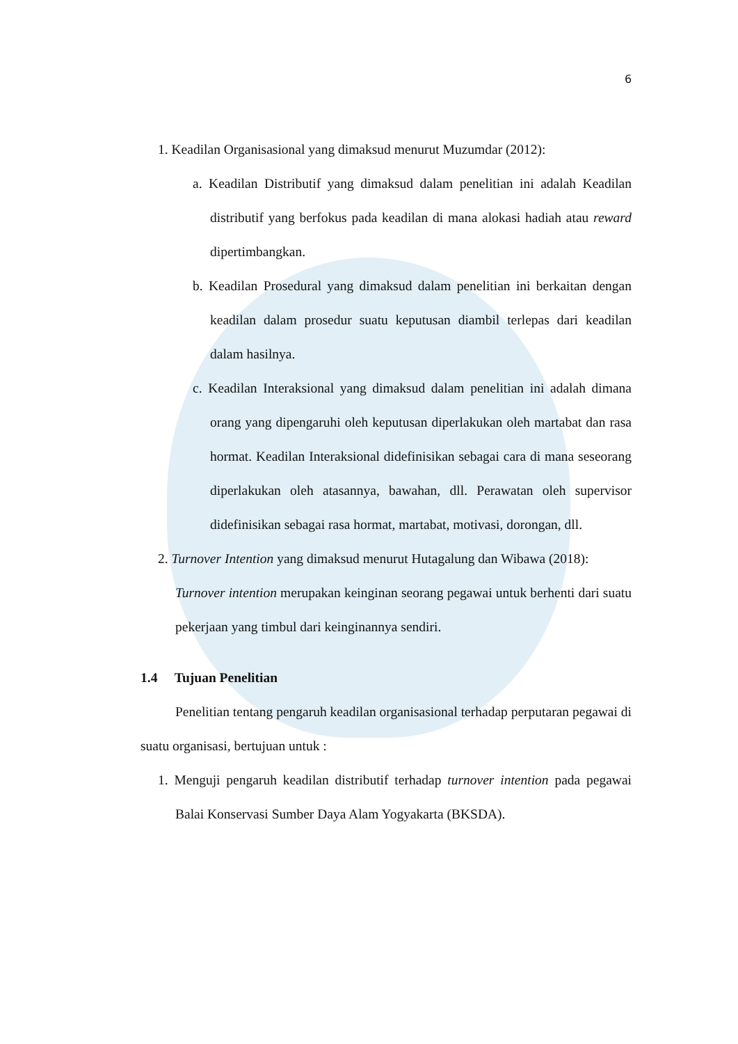6
1. Keadilan Organisasional yang dimaksud menurut Muzumdar (2012):
a. Keadilan Distributif yang dimaksud dalam penelitian ini adalah Keadilan distributif yang berfokus pada keadilan di mana alokasi hadiah atau reward dipertimbangkan.
b. Keadilan Prosedural yang dimaksud dalam penelitian ini berkaitan dengan keadilan dalam prosedur suatu keputusan diambil terlepas dari keadilan dalam hasilnya.
c. Keadilan Interaksional yang dimaksud dalam penelitian ini adalah dimana orang yang dipengaruhi oleh keputusan diperlakukan oleh martabat dan rasa hormat. Keadilan Interaksional didefinisikan sebagai cara di mana seseorang diperlakukan oleh atasannya, bawahan, dll. Perawatan oleh supervisor didefinisikan sebagai rasa hormat, martabat, motivasi, dorongan, dll.
2. Turnover Intention yang dimaksud menurut Hutagalung dan Wibawa (2018):
Turnover intention merupakan keinginan seorang pegawai untuk berhenti dari suatu pekerjaan yang timbul dari keinginannya sendiri.
1.4 Tujuan Penelitian
Penelitian tentang pengaruh keadilan organisasional terhadap perputaran pegawai di suatu organisasi, bertujuan untuk :
1. Menguji pengaruh keadilan distributif terhadap turnover intention pada pegawai Balai Konservasi Sumber Daya Alam Yogyakarta (BKSDA).